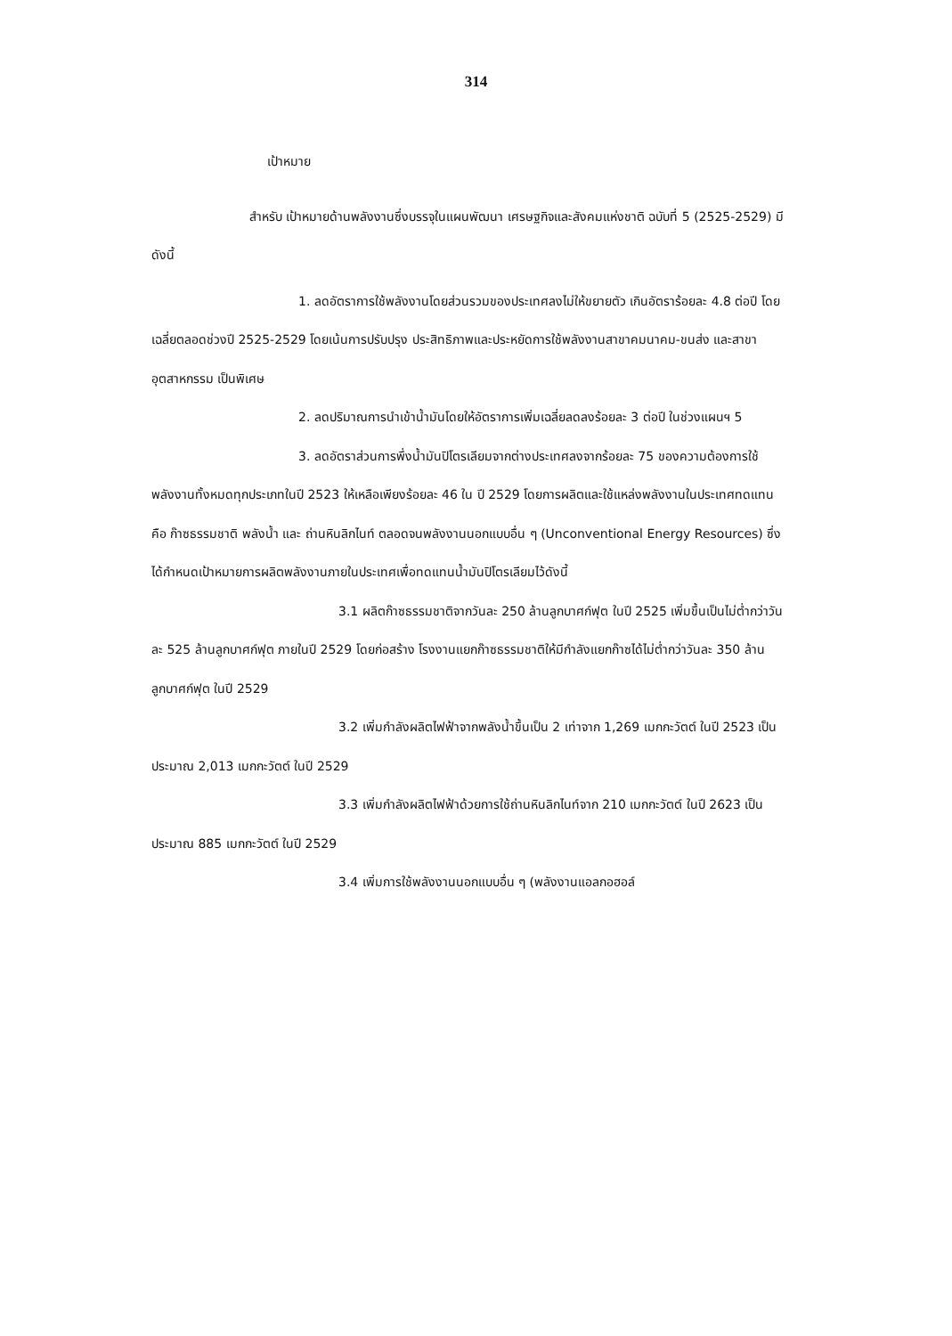314
เป้าหมาย
สำหรับ เป้าหมายด้านพลังงานซึ่งบรรจุในแผนพัฒนา เศรษฐกิจและสังคมแห่งชาติ ฉบับที่ 5 (2525-2529) มีดังนี้
1. ลดอัตราการใช้พลังงานโดยส่วนรวมของประเทศลงไม่ให้ขยายตัว เกินอัตราร้อยละ 4.8 ต่อปี โดยเฉลี่ยตลอดช่วงปี 2525-2529 โดยเน้นการปรับปรุง ประสิทธิภาพและประหยัดการใช้พลังงานสาขาคมนาคม-ขนส่ง และสาขาอุตสาหกรรม เป็นพิเศษ
2. ลดปริมาณการนำเข้าน้ำมันโดยให้อัตราการเพิ่มเฉลี่ยลดลงร้อยละ 3 ต่อปี ในช่วงแผนฯ 5
3. ลดอัตราส่วนการพึ่งน้ำมันปิโตรเลียมจากต่างประเทศลงจากร้อยละ 75 ของความต้องการใช้พลังงานทั้งหมดทุกประเภทในปี 2523 ให้เหลือเพียงร้อยละ 46 ใน ปี 2529 โดยการผลิตและใช้แหล่งพลังงานในประเทศทดแทนคือ ก๊าซธรรมชาติ พลังน้ำ และ ถ่านหินลิกไนท์ ตลอดจนพลังงานนอกแบบอื่น ๆ (Unconventional Energy Resources) ซึ่งได้กำหนดเป้าหมายการผลิตพลังงานภายในประเทศเพื่อทดแทนน้ำมันปิโตรเลียมไว้ดังนี้
3.1 ผลิตก๊าซธรรมชาติจากวันละ 250 ล้านลูกบาศก์ฟุต ในปี 2525 เพิ่มขึ้นเป็นไม่ต่ำกว่าวันละ 525 ล้านลูกบาศก์ฟุต ภายในปี 2529 โดยก่อสร้าง โรงงานแยกก๊าซธรรมชาติให้มีกำลังแยกก๊าซได้ไม่ต่ำกว่าวันละ 350 ล้านลูกบาศก์ฟุต ในปี 2529
3.2 เพิ่มกำลังผลิตไฟฟ้าจากพลังน้ำขึ้นเป็น 2 เท่าจาก 1,269 เมกกะวัตต์ ในปี 2523 เป็นประมาณ 2,013 เมกกะวัตต์ ในปี 2529
3.3 เพิ่มกำลังผลิตไฟฟ้าด้วยการใช้ถ่านหินลิกไนท์จาก 210 เมกกะวัตต์ ในปี 2623 เป็นประมาณ 885 เมกกะวัตต์ ในปี 2529
3.4 เพิ่มการใช้พลังงานนอกแบบอื่น ๆ (พลังงานแอลกอฮอล์